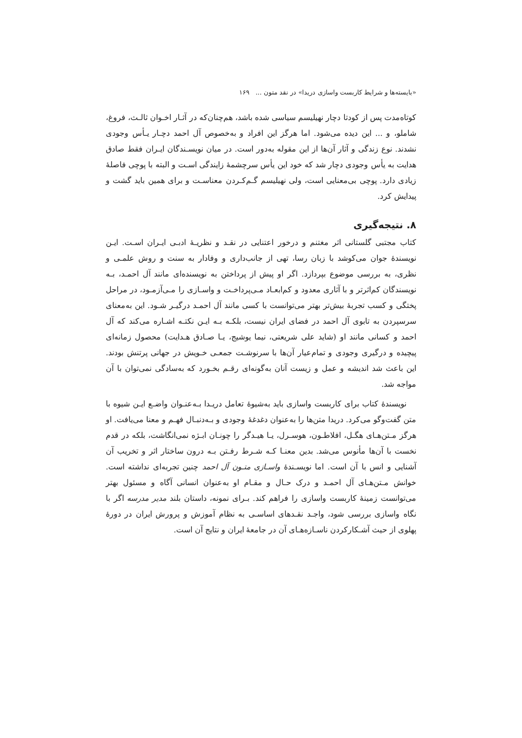«بایسته‌ها و شرایط کاربست واسازی دریدا» در نقد متون ... ۱۶۹
کوتاه‌مدت پس از کودتا دچار نهیلیسم سیاسی شده باشد، هم‌چنان‌که در آثـار اخـوان ثالـث، فروغ، شاملو، و ... این دیده می‌شود. اما هرگز این افراد و به‌خصوص آل احمد دچـار یـأس وجودی نشدند. نوع زندگی و آثار آن‌ها از این مقوله به‌دور است. در میان نویسـندگان ایـران فقط صادق هدایت به یأس وجودی دچار شد که خود این یأس سرچشمهٔ زایندگی اسـت و البته با پوچی فاصلهٔ زیادی دارد. پوچی بی‌معنایی است، ولی نهیلیسم گـم‌کـردن معناسـت و برای همین باید گشت و پیدایش کرد.
۸. نتیجه‌گیری
کتاب مجتبی گلستانی اثر مغتنم و درخور اعتنایی در نقـد و نظریـهٔ ادبـی ایـران اسـت. ایـن نویسندهٔ جوان می‌کوشد با زبان رسا، تهی از جانب‌داری و وفادار به سنت و روش علمـی و نظری، به بررسی موضوع بپردازد. اگر او پیش از پرداختن به نویسنده‌ای مانند آل احمـد، بـه نویسندگان کم‌اثرتر و با آثاری معدود و کم‌ابعـاد مـی‌پرداخـت و واسـازی را مـی‌آزمـود، در مراحل پختگی و کسب تجربهٔ بیش‌تر بهتر می‌توانست با کسی مانند آل احمـد درگیـر شـود. این به‌معنای سرسپردن به تابوی آل احمد در فضای ایران نیست، بلکـه بـه ایـن نکتـه اشـاره می‌کند که آل احمد و کسانی مانند او (شاید علی شریعتی، نیما یوشیج، یـا صـادق هـدایت) محصول زمانه‌ای پیچیده و درگیری وجودی و تمام‌عیار آن‌ها با سرنوشـت جمعـی خـویش در جهانی پرتنش بودند. این باعث شد اندیشه و عمل و زیست آنان به‌گونه‌ای رقـم بخـورد که به‌سادگی نمی‌توان با آن مواجه شد.
نویسندهٔ کتاب برای کاربست واسازی باید به‌شیوهٔ تعامل دریـدا بـه‌عنـوان واضـع ایـن شیوه با متن گفت‌وگو می‌کرد. دریدا متن‌ها را به‌عنوان دغدغهٔ وجودی و بـه‌دنبـال فهـم و معنا می‌یافت. او هرگز مـتن‌هـای هگـل، افلاطـون، هوسـرل، یـا هیـدگر را چونـان ابـژه نمی‌انگاشت، بلکه در قدم نخست با آن‌ها مأنوس می‌شد. بدین معنـا کـه شـرط رفـتن بـه درون ساختار اثر و تخریب آن آشنایی و انس با آن است. اما نویسـندهٔ واسـازی متـون آل احمد چنین تجربه‌ای نداشته است. خوانش مـتن‌هـای آل احمـد و درک حـال و مقـام او به‌عنوان انسانی آگاه و مسئول بهتر می‌توانست زمینهٔ کاربست واسازی را فراهم کند. بـرای نمونه، داستان بلند مدیر مدرسه اگر با نگاه واسازی بررسی شود، واجـد نقـدهای اساسـی به نظام آموزش و پرورش ایران در دورهٔ پهلوی از حیث آشـکارکردن ناسـازه‌هـای آن در جامعهٔ ایران و نتایج آن است.